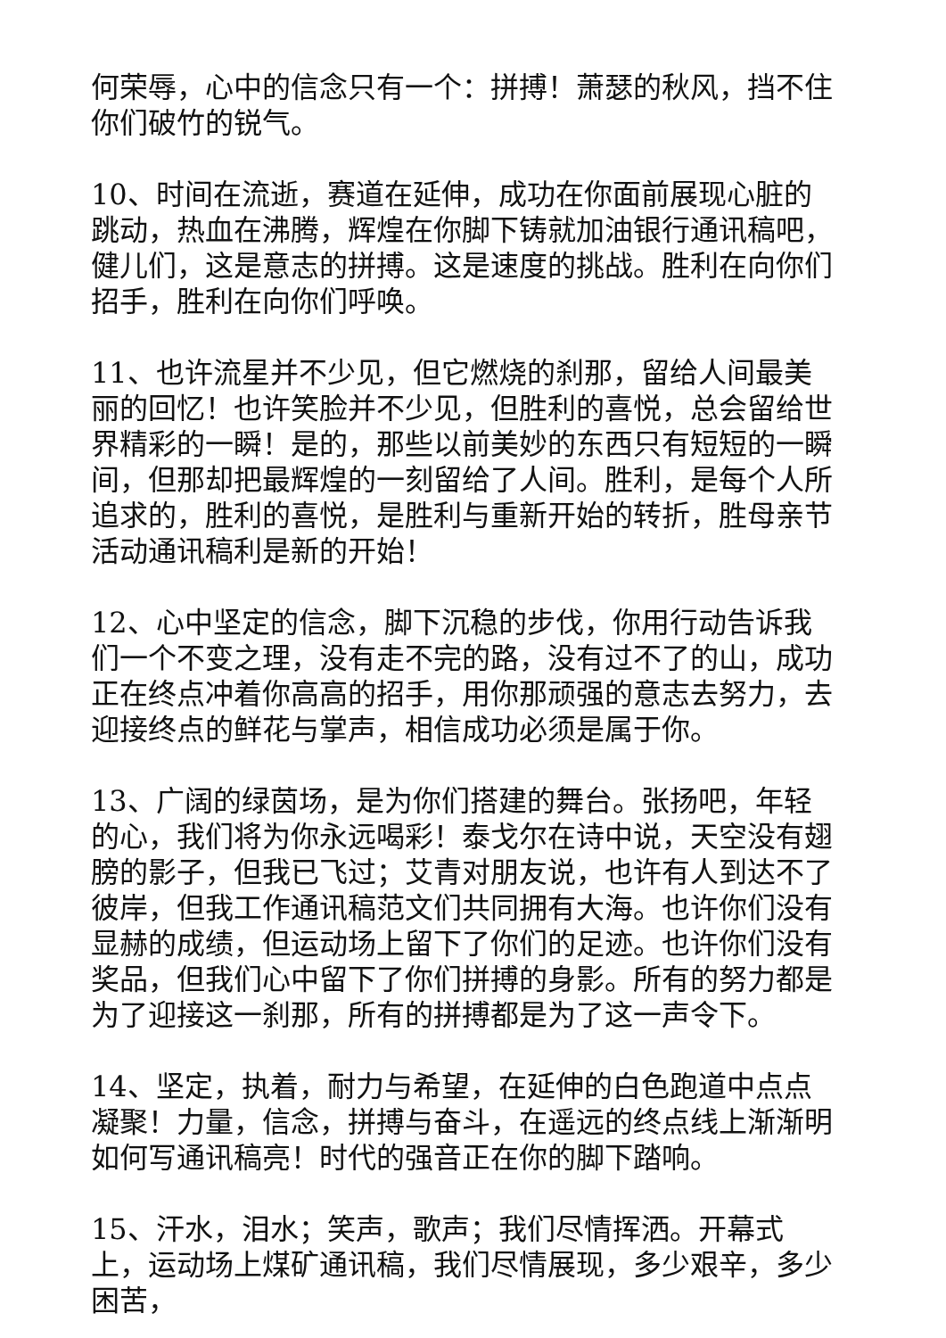何荣辱，心中的信念只有一个：拼搏！萧瑟的秋风，挡不住你们破竹的锐气。
10、时间在流逝，赛道在延伸，成功在你面前展现心脏的跳动，热血在沸腾，辉煌在你脚下铸就加油银行通讯稿吧，健儿们，这是意志的拼搏。这是速度的挑战。胜利在向你们招手，胜利在向你们呼唤。
11、也许流星并不少见，但它燃烧的刹那，留给人间最美丽的回忆！也许笑脸并不少见，但胜利的喜悦，总会留给世界精彩的一瞬！是的，那些以前美妙的东西只有短短的一瞬间，但那却把最辉煌的一刻留给了人间。胜利，是每个人所追求的，胜利的喜悦，是胜利与重新开始的转折，胜母亲节活动通讯稿利是新的开始！
12、心中坚定的信念，脚下沉稳的步伐，你用行动告诉我们一个不变之理，没有走不完的路，没有过不了的山，成功正在终点冲着你高高的招手，用你那顽强的意志去努力，去迎接终点的鲜花与掌声，相信成功必须是属于你。
13、广阔的绿茵场，是为你们搭建的舞台。张扬吧，年轻的心，我们将为你永远喝彩！泰戈尔在诗中说，天空没有翅膀的影子，但我已飞过；艾青对朋友说，也许有人到达不了彼岸，但我工作通讯稿范文们共同拥有大海。也许你们没有显赫的成绩，但运动场上留下了你们的足迹。也许你们没有奖品，但我们心中留下了你们拼搏的身影。所有的努力都是为了迎接这一刹那，所有的拼搏都是为了这一声令下。
14、坚定，执着，耐力与希望，在延伸的白色跑道中点点凝聚！力量，信念，拼搏与奋斗，在遥远的终点线上渐渐明如何写通讯稿亮！时代的强音正在你的脚下踏响。
15、汗水，泪水；笑声，歌声；我们尽情挥洒。开幕式上，运动场上煤矿通讯稿，我们尽情展现，多少艰辛，多少困苦，